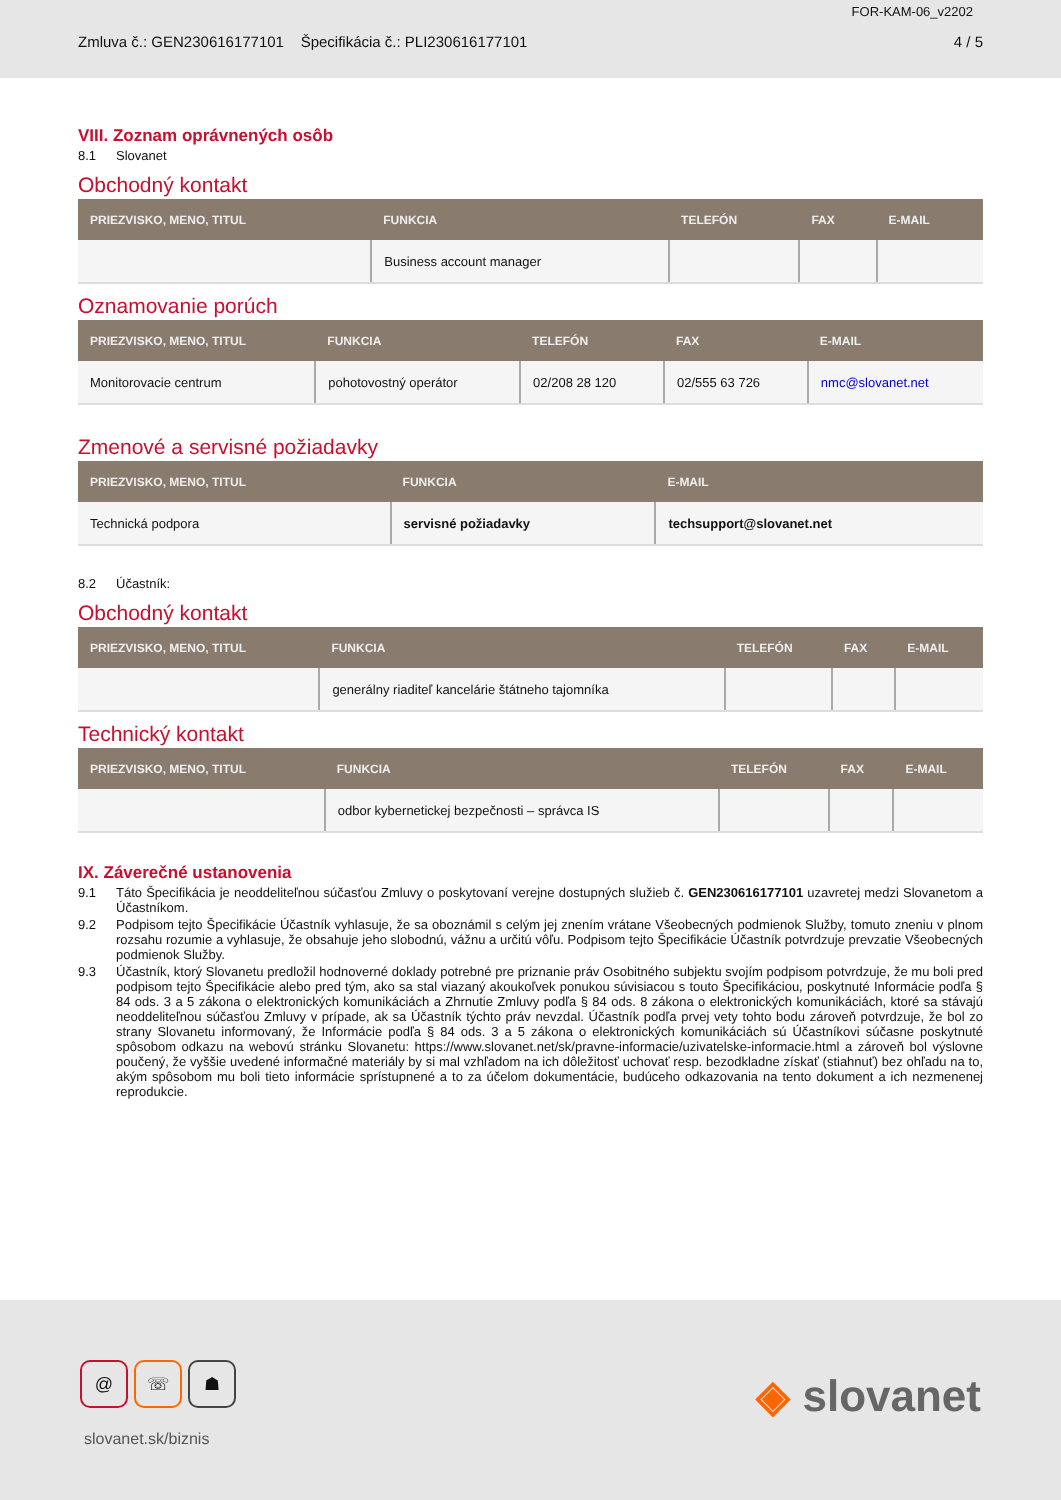FOR-KAM-06_v2202
Zmluva č.: GEN230616177101 Špecifikácia č.: PLI230616177101 4 / 5
VIII. Zoznam oprávnených osôb
8.1 Slovanet
Obchodný kontakt
| PRIEZVISKO, MENO, TITUL | FUNKCIA | TELEFÓN | FAX | E-MAIL |
| --- | --- | --- | --- | --- |
| | Business account manager | | | |
Oznamovanie porúch
| PRIEZVISKO, MENO, TITUL | FUNKCIA | TELEFÓN | FAX | E-MAIL |
| --- | --- | --- | --- | --- |
| Monitorovacie centrum | pohotovostný operátor | 02/208 28 120 | 02/555 63 726 | nmc@slovanet.net |
Zmenové a servisné požiadavky
| PRIEZVISKO, MENO, TITUL | FUNKCIA | E-MAIL |
| --- | --- | --- |
| Technická podpora | servisné požiadavky | techsupport@slovanet.net |
8.2 Účastník:
Obchodný kontakt
| PRIEZVISKO, MENO, TITUL | FUNKCIA | TELEFÓN | FAX | E-MAIL |
| --- | --- | --- | --- | --- |
| | generálny riaditeľ kancelárie štátneho tajomníka | | | |
Technický kontakt
| PRIEZVISKO, MENO, TITUL | FUNKCIA | TELEFÓN | FAX | E-MAIL |
| --- | --- | --- | --- | --- |
| | odbor kybernetickej bezpečnosti – správca IS | | | |
IX. Záverečné ustanovenia
9.1 Táto Špecifikácia je neoddeliteľnou súčasťou Zmluvy o poskytovaní verejne dostupných služieb č. GEN230616177101 uzavretej medzi Slovanetom a Účastníkom.
9.2 Podpisom tejto Špecifikácie Účastník vyhlasuje, že sa oboznámil s celým jej znením vrátane Všeobecných podmienok Služby, tomuto zneniu v plnom rozsahu rozumie a vyhlasuje, že obsahuje jeho slobodnú, vážnu a určitú vôľu. Podpisom tejto Špecifikácie Účastník potvrdzuje prevzatie Všeobecných podmienok Služby.
9.3 Účastník, ktorý Slovanetu predložil hodnoverné doklady potrebné pre priznanie práv Osobitného subjektu svojím podpisom potvrdzuje, že mu boli pred podpisom tejto Špecifikácie alebo pred tým, ako sa stal viazaný akoukoľvek ponukou súvisiacou s touto Špecifikáciou, poskytnuté Informácie podľa § 84 ods. 3 a 5 zákona o elektronických komunikáciách a Zhrnutie Zmluvy podľa § 84 ods. 8 zákona o elektronických komunikáciách, ktoré sa stávajú neoddeliteľnou súčasťou Zmluvy v prípade, ak sa Účastník týchto práv nevzdal. Účastník podľa prvej vety tohto bodu zároveň potvrdzuje, že bol zo strany Slovanetu informovaný, že Informácie podľa § 84 ods. 3 a 5 zákona o elektronických komunikáciách sú Účastníkovi súčasne poskytnuté spôsobom odkazu na webovú stránku Slovanetu: https://www.slovanet.net/sk/pravne-informacie/uzivatelske-informacie.html a zároveň bol výslovne poučený, že vyššie uvedené informačné materiály by si mal vzhľadom na ich dôležitosť uchovať resp. bezodkladne získať (stiahnuť) bez ohľadu na to, akým spôsobom mu boli tieto informácie sprístupnené a to za účelom dokumentácie, budúceho odkazovania na tento dokument a ich nezmenenej reprodukcie.
@ ☏ ☗
slovanet.sk/biznis
◈ slovanet